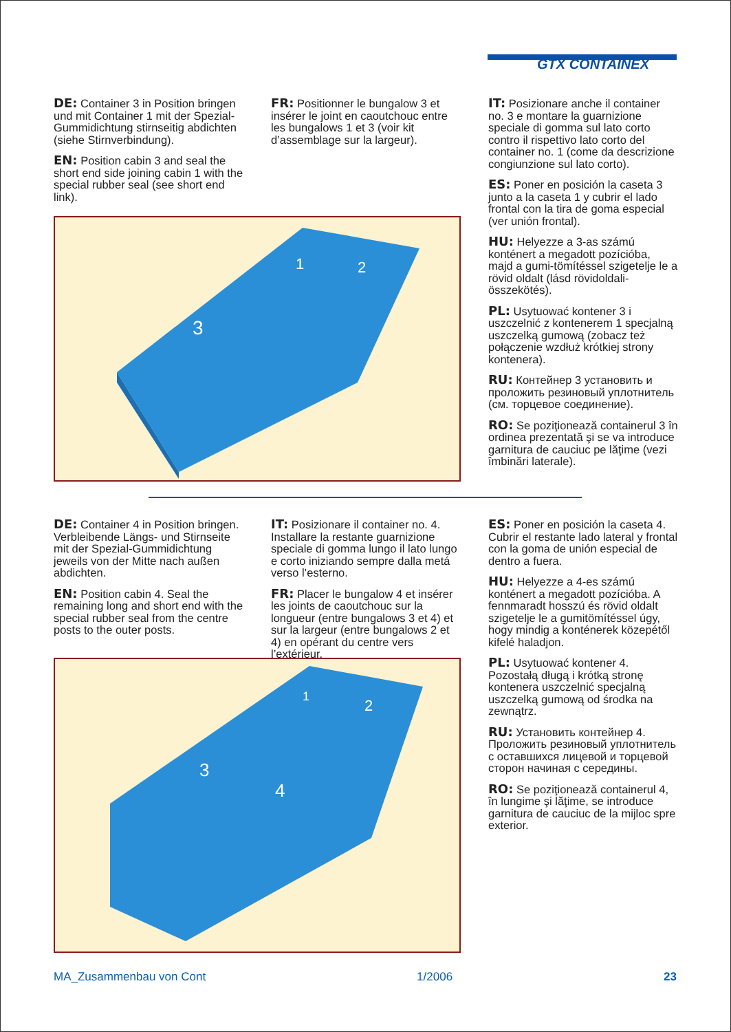GTX CONTAINEX
DE: Container 3 in Position bringen und mit Container 1 mit der Spezial-Gummidichtung stirnseitig abdichten (siehe Stirnverbindung).
EN: Position cabin 3 and seal the short end side joining cabin 1 with the special rubber seal (see short end link).
FR: Positionner le bungalow 3 et insérer le joint en caoutchouc entre les bungalows 1 et 3 (voir kit d’assemblage sur la largeur).
IT: Posizionare anche il container no. 3 e montare la guarnizione speciale di gomma sul lato corto contro il rispettivo lato corto del container no. 1 (come da descrizione congiunzione sul lato corto).
ES: Poner en posición la caseta 3 junto a la caseta 1 y cubrir el lado frontal con la tira de goma especial (ver unión frontal).
HU: Helyezze a 3-as számú konténert a megadott pozícióba, majd a gumi-tömítéssel szigetelje le a rövid oldalt (lásd rövidoldali-összekötés).
PL: Usytuować kontener 3 i uszczelnić z kontenerem 1 specjalną uszczelką gumową (zobacz też połączenie wzdłuż krótkiej strony kontenera).
RU: Контейнер 3 установить и проложить резиновый уплотнитель (см. торцевое соединение).
RO: Se poziţionează containerul 3 în ordinea prezentată şi se va introduce garnitura de cauciuc pe lăţime (vezi îmbinări laterale).
3
1
2
DE: Container 4 in Position bringen. Verbleibende Längs- und Stirnseite mit der Spezial-Gummidichtung jeweils von der Mitte nach außen abdichten.
EN: Position cabin 4. Seal the remaining long and short end with the special rubber seal from the centre posts to the outer posts.
IT: Posizionare il container no. 4. Installare la restante guarnizione speciale di gomma lungo il lato lungo e corto iniziando sempre dalla metá verso l’esterno.
FR: Placer le bungalow 4 et insérer les joints de caoutchouc sur la longueur (entre bungalows 3 et 4) et sur la largeur (entre bungalows 2 et 4) en opérant du centre vers l’extérieur.
ES: Poner en posición la caseta 4. Cubrir el restante lado lateral y frontal con la goma de unión especial de dentro a fuera.
HU: Helyezze a 4-es számú konténert a megadott pozícióba. A fennmaradt hosszú és rövid oldalt szigetelje le a gumitömítéssel úgy, hogy mindig a konténerek közepétől kifelé haladjon.
PL: Usytuować kontener 4. Pozostałą długą i krótką stronę kontenera uszczelnić specjalną uszczelką gumową od środka na zewnątrz.
RU: Установить контейнер 4. Проложить резиновый уплотнитель с оставшихся лицевой и торцевой сторон начиная с середины.
RO: Se poziţionează containerul 4, în lungime şi lăţime, se introduce garnitura de cauciuc de la mijloc spre exterior.
3
4
1
2
MA_Zusammenbau von Cont 1/2006 23